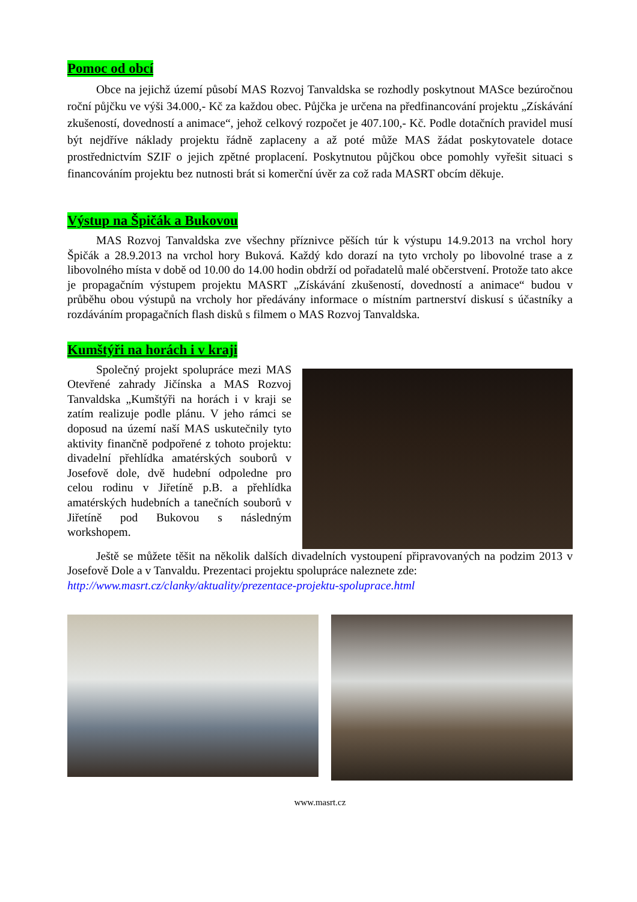Pomoc od obcí
Obce na jejichž území působí MAS Rozvoj Tanvaldska se rozhodly poskytnout MASce bezúročnou roční půjčku ve výši 34.000,- Kč za každou obec. Půjčka je určena na předfinancování projektu „Získávání zkušeností, dovedností a animace“, jehož celkový rozpočet je 407.100,- Kč. Podle dotačních pravidel musí být nejdříve náklady projektu řádně zaplaceny a až poté může MAS žádat poskytovatele dotace prostřednictvím SZIF o jejich zpětné proplacení. Poskytnutou půjčkou obce pomohly vyřešit situaci s financováním projektu bez nutnosti brát si komerční úvěr za což rada MASRT obcím děkuje.
Výstup na Špičák a Bukovou
MAS Rozvoj Tanvaldska zve všechny příznivce pěších túr k výstupu 14.9.2013 na vrchol hory Špičák a 28.9.2013 na vrchol hory Buková. Každý kdo dorazí na tyto vrcholy po libovolné trase a z libovolného místa v době od 10.00 do 14.00 hodin obdrží od pořadatelů malé občerstvení. Protože tato akce je propagačním výstupem projektu MASRT „Získávání zkušeností, dovedností a animace“ budou v průběhu obou výstupů na vrcholy hor předávány informace o místním partnerství diskusí s účastníky a rozdáváním propagačních flash disků s filmem o MAS Rozvoj Tanvaldska.
Kumštýři na horách i v kraji
Společný projekt spolupráce mezi MAS Otevřené zahrady Jičínska a MAS Rozvoj Tanvaldska „Kumštýři na horách i v kraji se zatím realizuje podle plánu. V jeho rámci se doposud na území naší MAS uskutečnily tyto aktivity finančně podpořené z tohoto projektu: divadelní přehlídka amatérských souborů v Josefově dole, dvě hudební odpoledne pro celou rodinu v Jiřetíně p.B. a přehlídka amatérských hudebních a tanečních souborů v Jiřetíně pod Bukovou s následným workshopem.
Ještě se můžete těšit na několik dalších divadelních vystoupení připravovaných na podzim 2013 v Josefově Dole a v Tanvaldu. Prezentaci projektu spolupráce naleznete zde:
http://www.masrt.cz/clanky/aktuality/prezentace-projektu-spoluprace.html
www.masrt.cz